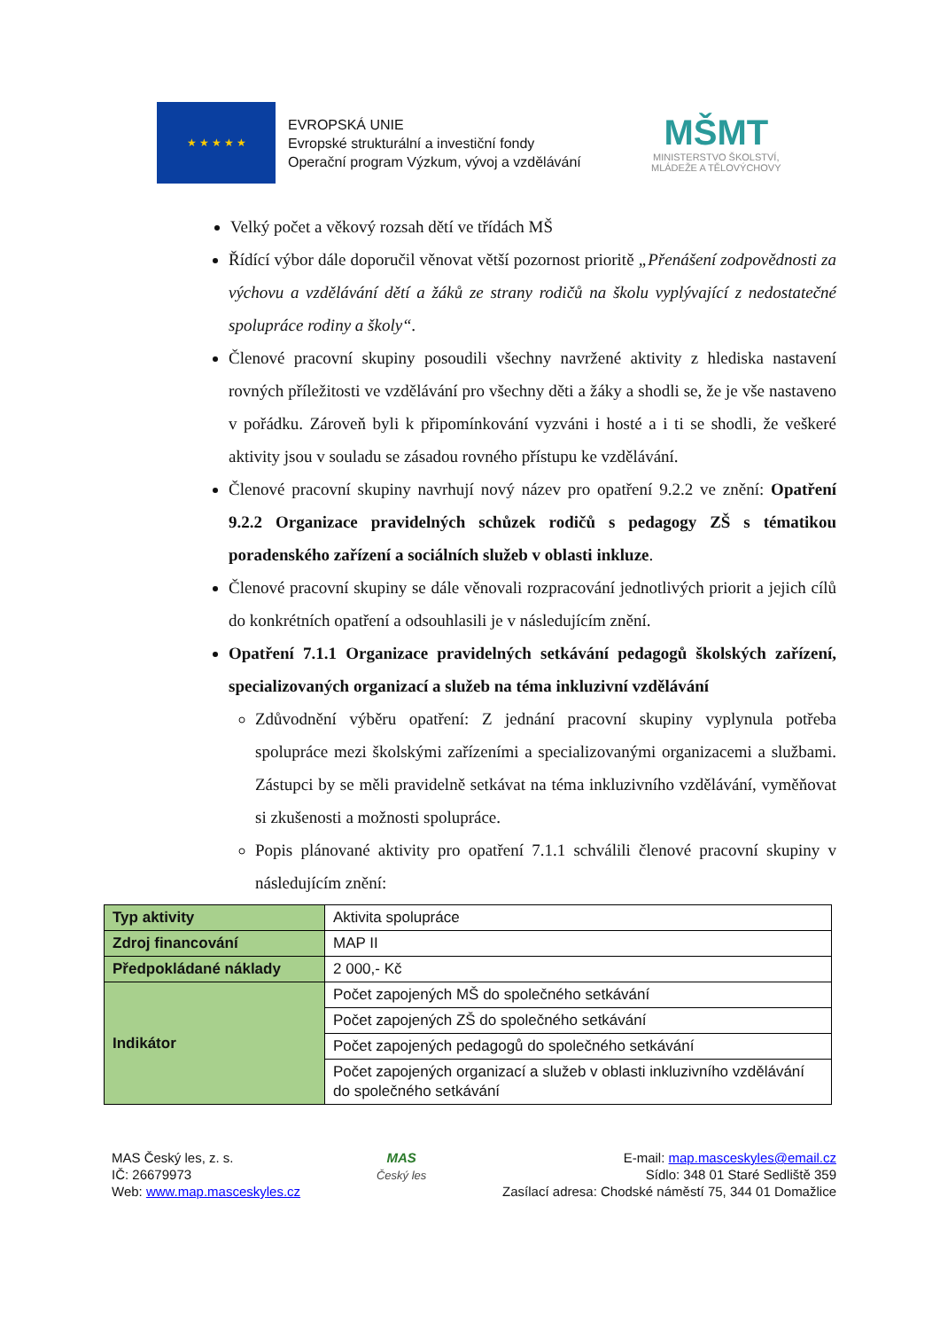★ ★ ★ ★ ★
EVROPSKÁ UNIE
Evropské strukturální a investiční fondy
Operační program Výzkum, vývoj a vzdělávání
MŠMT
MINISTERSTVO ŠKOLSTVÍ,
MLÁDEŽE A TĚLOVÝCHOVY
Velký počet a věkový rozsah dětí ve třídách MŠ
Řídící výbor dále doporučil věnovat větší pozornost prioritě „Přenášení zodpovědnosti za výchovu a vzdělávání dětí a žáků ze strany rodičů na školu vyplývající z nedostatečné spolupráce rodiny a školy“.
Členové pracovní skupiny posoudili všechny navržené aktivity z hlediska nastavení rovných příležitosti ve vzdělávání pro všechny děti a žáky a shodli se, že je vše nastaveno v pořádku. Zároveň byli k připomínkování vyzváni i hosté a i ti se shodli, že veškeré aktivity jsou v souladu se zásadou rovného přístupu ke vzdělávání.
Členové pracovní skupiny navrhují nový název pro opatření 9.2.2 ve znění: Opatření 9.2.2 Organizace pravidelných schůzek rodičů s pedagogy ZŠ s tématikou poradenského zařízení a sociálních služeb v oblasti inkluze.
Členové pracovní skupiny se dále věnovali rozpracování jednotlivých priorit a jejich cílů do konkrétních opatření a odsouhlasili je v následujícím znění.
Opatření 7.1.1 Organizace pravidelných setkávání pedagogů školských zařízení, specializovaných organizací a služeb na téma inkluzivní vzdělávání
Zdůvodnění výběru opatření: Z jednání pracovní skupiny vyplynula potřeba spolupráce mezi školskými zařízeními a specializovanými organizacemi a službami. Zástupci by se měli pravidelně setkávat na téma inkluzivního vzdělávání, vyměňovat si zkušenosti a možnosti spolupráce.
Popis plánované aktivity pro opatření 7.1.1 schválili členové pracovní skupiny v následujícím znění:
| Typ aktivity | Aktivita spolupráce |
| Zdroj financování | MAP II |
| Předpokládané náklady | 2 000,- Kč |
| Indikátor | Počet zapojených MŠ do společného setkávání |
| | Počet zapojených ZŠ do společného setkávání |
| | Počet zapojených pedagogů do společného setkávání |
| | Počet zapojených organizací a služeb v oblasti inkluzivního vzdělávání do společného setkávání |
MAS Český les, z. s.
IČ: 26679973
Web: www.map.masceskyles.cz
MAS
Český les
E-mail: map.masceskyles@email.cz
Sídlo: 348 01 Staré Sedliště 359
Zasílací adresa: Chodské náměstí 75, 344 01 Domažlice